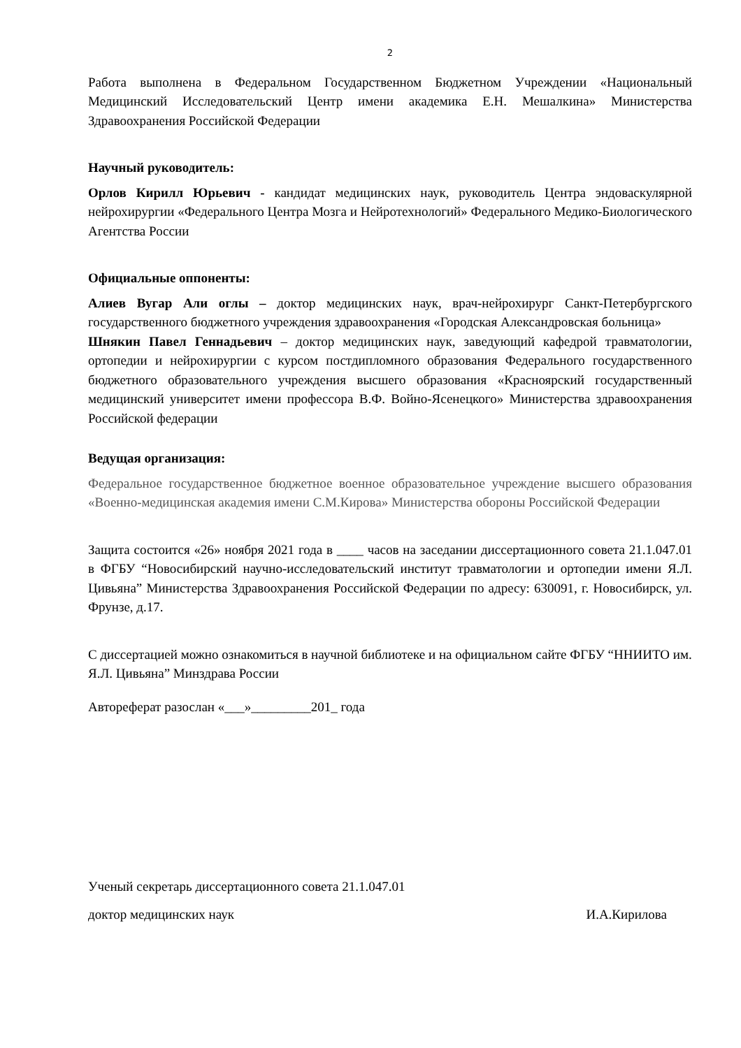2
Работа выполнена в Федеральном Государственном Бюджетном Учреждении «Национальный Медицинский Исследовательский Центр имени академика Е.Н. Мешалкина» Министерства Здравоохранения Российской Федерации
Научный руководитель:
Орлов Кирилл Юрьевич - кандидат медицинских наук, руководитель Центра эндоваскулярной нейрохирургии «Федерального Центра Мозга и Нейротехнологий» Федерального Медико-Биологического Агентства России
Официальные оппоненты:
Алиев Вугар Али оглы – доктор медицинских наук, врач-нейрохирург Санкт-Петербургского государственного бюджетного учреждения здравоохранения «Городская Александровская больница»
Шнякин Павел Геннадьевич – доктор медицинских наук, заведующий кафедрой травматологии, ортопедии и нейрохирургии с курсом постдипломного образования Федерального государственного бюджетного образовательного учреждения высшего образования «Красноярский государственный медицинский университет имени профессора В.Ф. Войно-Ясенецкого» Министерства здравоохранения Российской федерации
Ведущая организация:
Федеральное государственное бюджетное военное образовательное учреждение высшего образования «Военно-медицинская академия имени С.М.Кирова» Министерства обороны Российской Федерации
Защита состоится «26» ноября 2021 года в ____ часов на заседании диссертационного совета 21.1.047.01 в ФГБУ “Новосибирский научно-исследовательский институт травматологии и ортопедии имени Я.Л. Цивьяна” Министерства Здравоохранения Российской Федерации по адресу: 630091, г. Новосибирск, ул. Фрунзе, д.17.
С диссертацией можно ознакомиться в научной библиотеке и на официальном сайте ФГБУ “ННИИТО им. Я.Л. Цивьяна” Минздрава России
Автореферат разослан «___»_________201_ года
Ученый секретарь диссертационного совета 21.1.047.01
доктор медицинских наук И.А.Кирилова